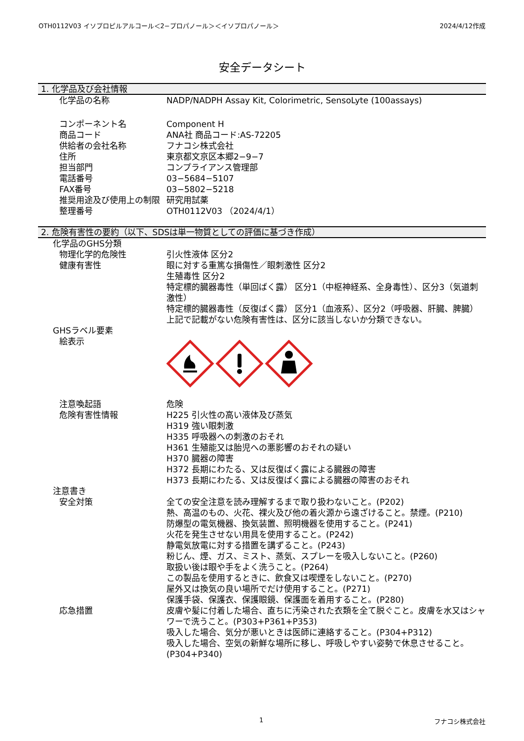OTH0112V03 イソプロピルアルコール＜2−プロパノール＞＜イソプロパノール＞ 2024/4/12作成
安全データシート
1. 化学品及び会社情報
化学品の名称 NADP/NADPH Assay Kit, Colorimetric, SensoLyte (100assays)
コンポーネント名 Component H
商品コード ANA社 商品コード:AS-72205
供給者の会社名称 フナコシ株式会社
住所 東京都文京区本郷2−9−7
担当部門 コンプライアンス管理部
電話番号 03−5684−5107
FAX番号 03−5802−5218
推奨用途及び使用上の制限 研究用試薬
整理番号 OTH0112V03 （2024/4/1）
2. 危険有害性の要約（以下、SDSは単一物質としての評価に基づき作成）
化学品のGHS分類
物理化学的危険性 引火性液体 区分2
健康有害性 眼に対する重篤な損傷性／眼刺激性 区分2
生殖毒性 区分2
特定標的臓器毒性（単回ばく露） 区分1（中枢神経系、全身毒性）、区分3（気道刺激性）
特定標的臓器毒性（反復ばく露） 区分1（血液系）、区分2（呼吸器、肝臓、脾臓）
上記で記載がない危険有害性は、区分に該当しないか分類できない。
GHSラベル要素
絵表示
注意喚起語 危険
危険有害性情報 H225 引火性の高い液体及び蒸気
H319 強い眼刺激
H335 呼吸器への刺激のおそれ
H361 生殖能又は胎児への悪影響のおそれの疑い
H370 臓器の障害
H372 長期にわたる、又は反復ばく露による臓器の障害
H373 長期にわたる、又は反復ばく露による臓器の障害のおそれ
注意書き
安全対策 全ての安全注意を読み理解するまで取り扱わないこと。(P202)
熱、高温のもの、火花、裸火及び他の着火源から遠ざけること。禁煙。(P210)
防爆型の電気機器、換気装置、照明機器を使用すること。(P241)
火花を発生させない用具を使用すること。(P242)
静電気放電に対する措置を講ずること。(P243)
粉じん、煙、ガス、ミスト、蒸気、スプレーを吸入しないこと。(P260)
取扱い後は眼や手をよく洗うこと。(P264)
この製品を使用するときに、飲食又は喫煙をしないこと。(P270)
屋外又は換気の良い場所でだけ使用すること。(P271)
保護手袋、保護衣、保護眼鏡、保護面を着用すること。(P280)
応急措置 皮膚や髪に付着した場合、直ちに汚染された衣類を全て脱ぐこと。皮膚を水又はシャワーで洗うこと。(P303+P361+P353)
吸入した場合、気分が悪いときは医師に連絡すること。(P304+P312)
吸入した場合、空気の新鮮な場所に移し、呼吸しやすい姿勢で休息させること。(P304+P340)
1 フナコシ株式会社